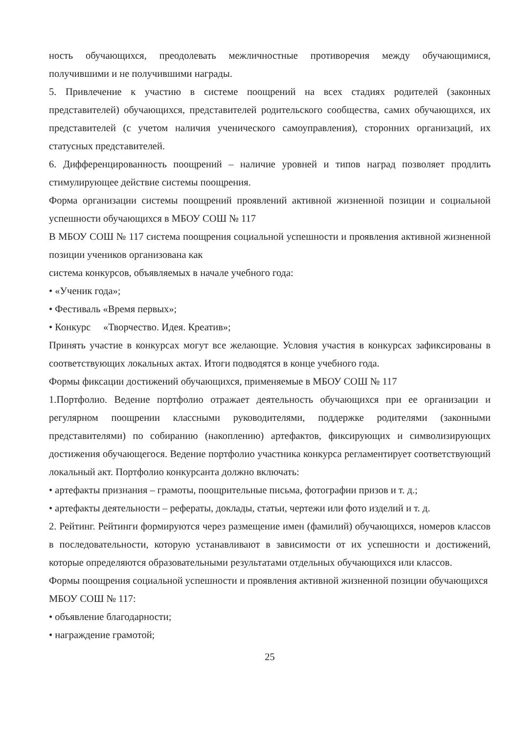ность обучающихся, преодолевать межличностные противоречия между обучающимися, получившими и не получившими награды.
5. Привлечение к участию в системе поощрений на всех стадиях родителей (законных представителей) обучающихся, представителей родительского сообщества, самих обучающихся, их представителей (с учетом наличия ученического самоуправления), сторонних организаций, их статусных представителей.
6. Дифференцированность поощрений – наличие уровней и типов наград позволяет продлить стимулирующее действие системы поощрения.
Форма организации системы поощрений проявлений активной жизненной позиции и социальной успешности обучающихся в МБОУ СОШ № 117
В МБОУ СОШ № 117 система поощрения социальной успешности и проявления активной жизненной позиции учеников организована как
система конкурсов, объявляемых в начале учебного года:
• «Ученик года»;
• Фестиваль «Время первых»;
• Конкурс «Творчество. Идея. Креатив»;
Принять участие в конкурсах могут все желающие. Условия участия в конкурсах зафиксированы в соответствующих локальных актах. Итоги подводятся в конце учебного года.
Формы фиксации достижений обучающихся, применяемые в МБОУ СОШ № 117
1.Портфолио. Ведение портфолио отражает деятельность обучающихся при ее организации и регулярном поощрении классными руководителями, поддержке родителями (законными представителями) по собиранию (накоплению) артефактов, фиксирующих и символизирующих достижения обучающегося. Ведение портфолио участника конкурса регламентирует соответствующий локальный акт. Портфолио конкурсанта должно включать:
• артефакты признания – грамоты, поощрительные письма, фотографии призов и т. д.;
• артефакты деятельности – рефераты, доклады, статьи, чертежи или фото изделий и т. д.
2. Рейтинг. Рейтинги формируются через размещение имен (фамилий) обучающихся, номеров классов в последовательности, которую устанавливают в зависимости от их успешности и достижений, которые определяются образовательными результатами отдельных обучающихся или классов.
Формы поощрения социальной успешности и проявления активной жизненной позиции обучающихся
МБОУ СОШ № 117:
• объявление благодарности;
• награждение грамотой;
25